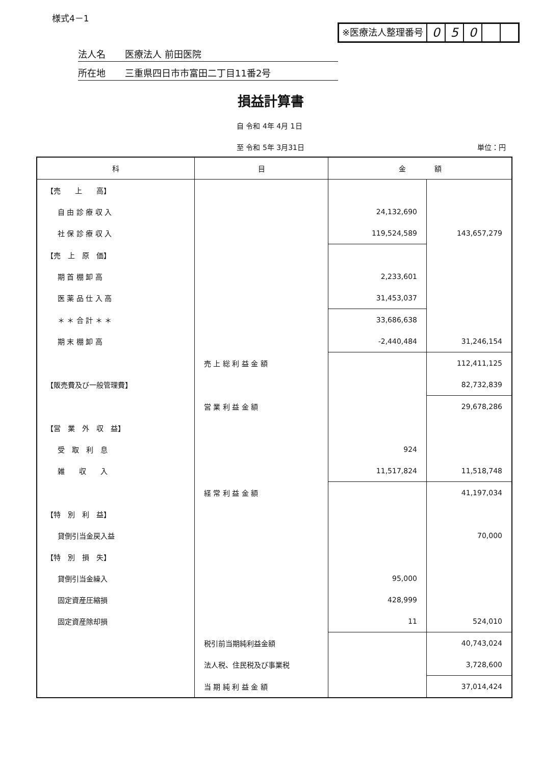様式4－1
※医療法人整理番号
0 5 0
法人名 医療法人 前田医院
所在地 三重県四日市市富田二丁目11番2号
損益計算書
自 令和 4年 4月 1日
至 令和 5年 3月31日 単位：円
| 科 | 目 | 金 額 | |
| --- | --- | --- | --- |
| 【売 上 高】 | | | |
| 自 由 診 療 収 入 | | 24,132,690 | |
| 社 保 診 療 収 入 | | 119,524,589 | 143,657,279 |
| 【売 上 原 価】 | | | |
| 期 首 棚 卸 高 | | 2,233,601 | |
| 医 薬 品 仕 入 高 | | 31,453,037 | |
| ＊ ＊ 合 計 ＊ ＊ | | 33,686,638 | |
| 期 末 棚 卸 高 | | -2,440,484 | 31,246,154 |
| | 売 上 総 利 益 金 額 | | 112,411,125 |
| 【販売費及び一般管理費】 | | | 82,732,839 |
| | 営 業 利 益 金 額 | | 29,678,286 |
| 【営 業 外 収 益】 | | | |
| 受 取 利 息 | | 924 | |
| 雑 収 入 | | 11,517,824 | 11,518,748 |
| | 経 常 利 益 金 額 | | 41,197,034 |
| 【特 別 利 益】 | | | |
| 貸倒引当金戻入益 | | | 70,000 |
| 【特 別 損 失】 | | | |
| 貸倒引当金繰入 | | 95,000 | |
| 固定資産圧縮損 | | 428,999 | |
| 固定資産除却損 | | 11 | 524,010 |
| | 税引前当期純利益金額 | | 40,743,024 |
| | 法人税、住民税及び事業税 | | 3,728,600 |
| | 当 期 純 利 益 金 額 | | 37,014,424 |